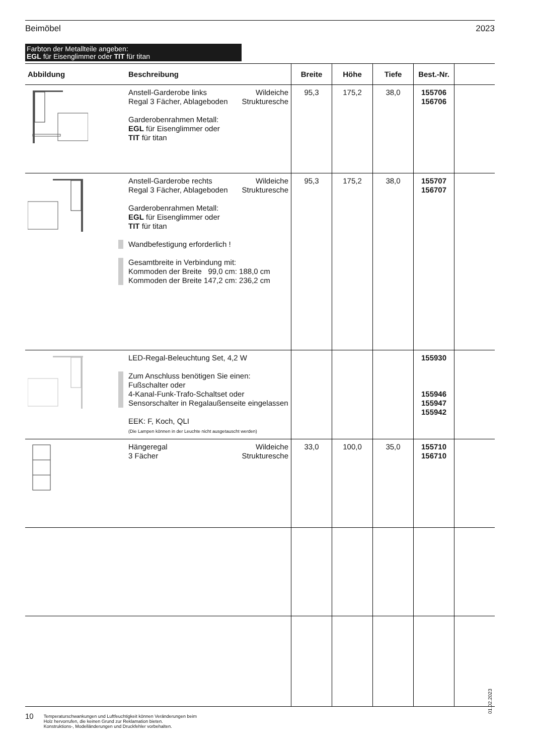Beimöbel 2023
Farbton der Metallteile angeben:
EGL für Eisenglimmer oder TIT für titan
| Abbildung | Beschreibung | Breite | Höhe | Tiefe | Best.-Nr. | |
| --- | --- | --- | --- | --- | --- | --- |
| | Anstell-Garderobe links Regal 3 Fächer, Ablageboden Wildeiche Strukturesche Garderobenrahmen Metall: EGL für Eisenglimmer oder TIT für titan | 95,3 | 175,2 | 38,0 | 155706 156706 | |
| | Anstell-Garderobe rechts Regal 3 Fächer, Ablageboden Wildeiche Strukturesche Garderobenrahmen Metall: EGL für Eisenglimmer oder TIT für titan Wandbefestigung erforderlich ! Gesamtbreite in Verbindung mit: Kommoden der Breite 99,0 cm: 188,0 cm Kommoden der Breite 147,2 cm: 236,2 cm | 95,3 | 175,2 | 38,0 | 155707 156707 | |
| | LED-Regal-Beleuchtung Set, 4,2 W Zum Anschluss benötigen Sie einen: Fußschalter oder 4-Kanal-Funk-Trafo-Schaltset oder Sensorschalter in Regalaußenseite eingelassen EEK: F, Koch, QLI (Die Lampen können in der Leuchte nicht ausgetauscht werden) | | | | 155930 155946 155947 155942 | |
| | Hängeregal 3 Fächer Wildeiche Strukturesche | 33,0 | 100,0 | 35,0 | 155710 156710 | |
01.02.2023
10
Temperaturschwankungen und Luftfeuchtigkeit können Veränderungen beim
Holz hervorrufen, die keinen Grund zur Reklamation bieten.
Konstruktions-, Modelländerungen und Druckfehler vorbehalten.